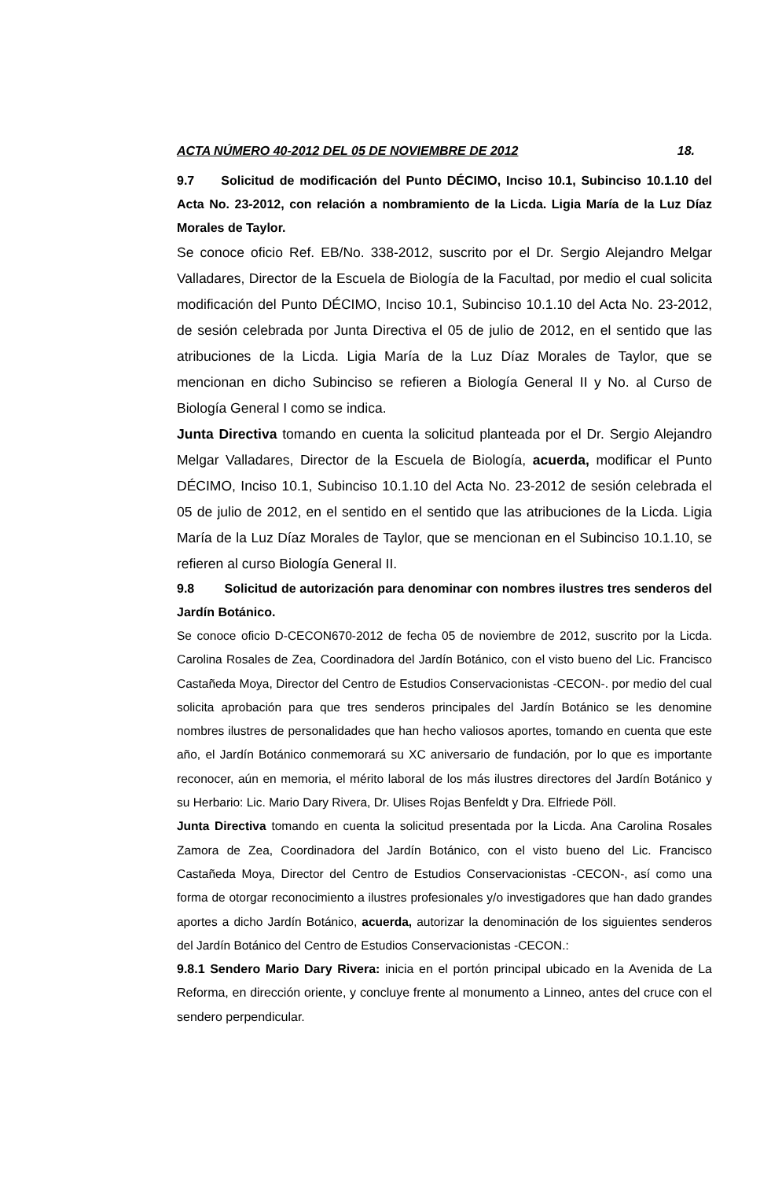ACTA NÚMERO 40-2012 DEL 05 DE NOVIEMBRE DE 2012 18.
9.7 Solicitud de modificación del Punto DÉCIMO, Inciso 10.1, Subinciso 10.1.10 del Acta No. 23-2012, con relación a nombramiento de la Licda. Ligia María de la Luz Díaz Morales de Taylor.
Se conoce oficio Ref. EB/No. 338-2012, suscrito por el Dr. Sergio Alejandro Melgar Valladares, Director de la Escuela de Biología de la Facultad, por medio el cual solicita modificación del Punto DÉCIMO, Inciso 10.1, Subinciso 10.1.10 del Acta No. 23-2012, de sesión celebrada por Junta Directiva el 05 de julio de 2012, en el sentido que las atribuciones de la Licda. Ligia María de la Luz Díaz Morales de Taylor, que se mencionan en dicho Subinciso se refieren a Biología General II y No. al Curso de Biología General I como se indica.
Junta Directiva tomando en cuenta la solicitud planteada por el Dr. Sergio Alejandro Melgar Valladares, Director de la Escuela de Biología, acuerda, modificar el Punto DÉCIMO, Inciso 10.1, Subinciso 10.1.10 del Acta No. 23-2012 de sesión celebrada el 05 de julio de 2012, en el sentido en el sentido que las atribuciones de la Licda. Ligia María de la Luz Díaz Morales de Taylor, que se mencionan en el Subinciso 10.1.10, se refieren al curso Biología General II.
9.8 Solicitud de autorización para denominar con nombres ilustres tres senderos del Jardín Botánico.
Se conoce oficio D-CECON670-2012 de fecha 05 de noviembre de 2012, suscrito por la Licda. Carolina Rosales de Zea, Coordinadora del Jardín Botánico, con el visto bueno del Lic. Francisco Castañeda Moya, Director del Centro de Estudios Conservacionistas -CECON-. por medio del cual solicita aprobación para que tres senderos principales del Jardín Botánico se les denomine nombres ilustres de personalidades que han hecho valiosos aportes, tomando en cuenta que este año, el Jardín Botánico conmemorará su XC aniversario de fundación, por lo que es importante reconocer, aún en memoria, el mérito laboral de los más ilustres directores del Jardín Botánico y su Herbario: Lic. Mario Dary Rivera, Dr. Ulises Rojas Benfeldt y Dra. Elfriede Pöll.
Junta Directiva tomando en cuenta la solicitud presentada por la Licda. Ana Carolina Rosales Zamora de Zea, Coordinadora del Jardín Botánico, con el visto bueno del Lic. Francisco Castañeda Moya, Director del Centro de Estudios Conservacionistas -CECON-, así como una forma de otorgar reconocimiento a ilustres profesionales y/o investigadores que han dado grandes aportes a dicho Jardín Botánico, acuerda, autorizar la denominación de los siguientes senderos del Jardín Botánico del Centro de Estudios Conservacionistas -CECON.:
9.8.1 Sendero Mario Dary Rivera: inicia en el portón principal ubicado en la Avenida de La Reforma, en dirección oriente, y concluye frente al monumento a Linneo, antes del cruce con el sendero perpendicular.